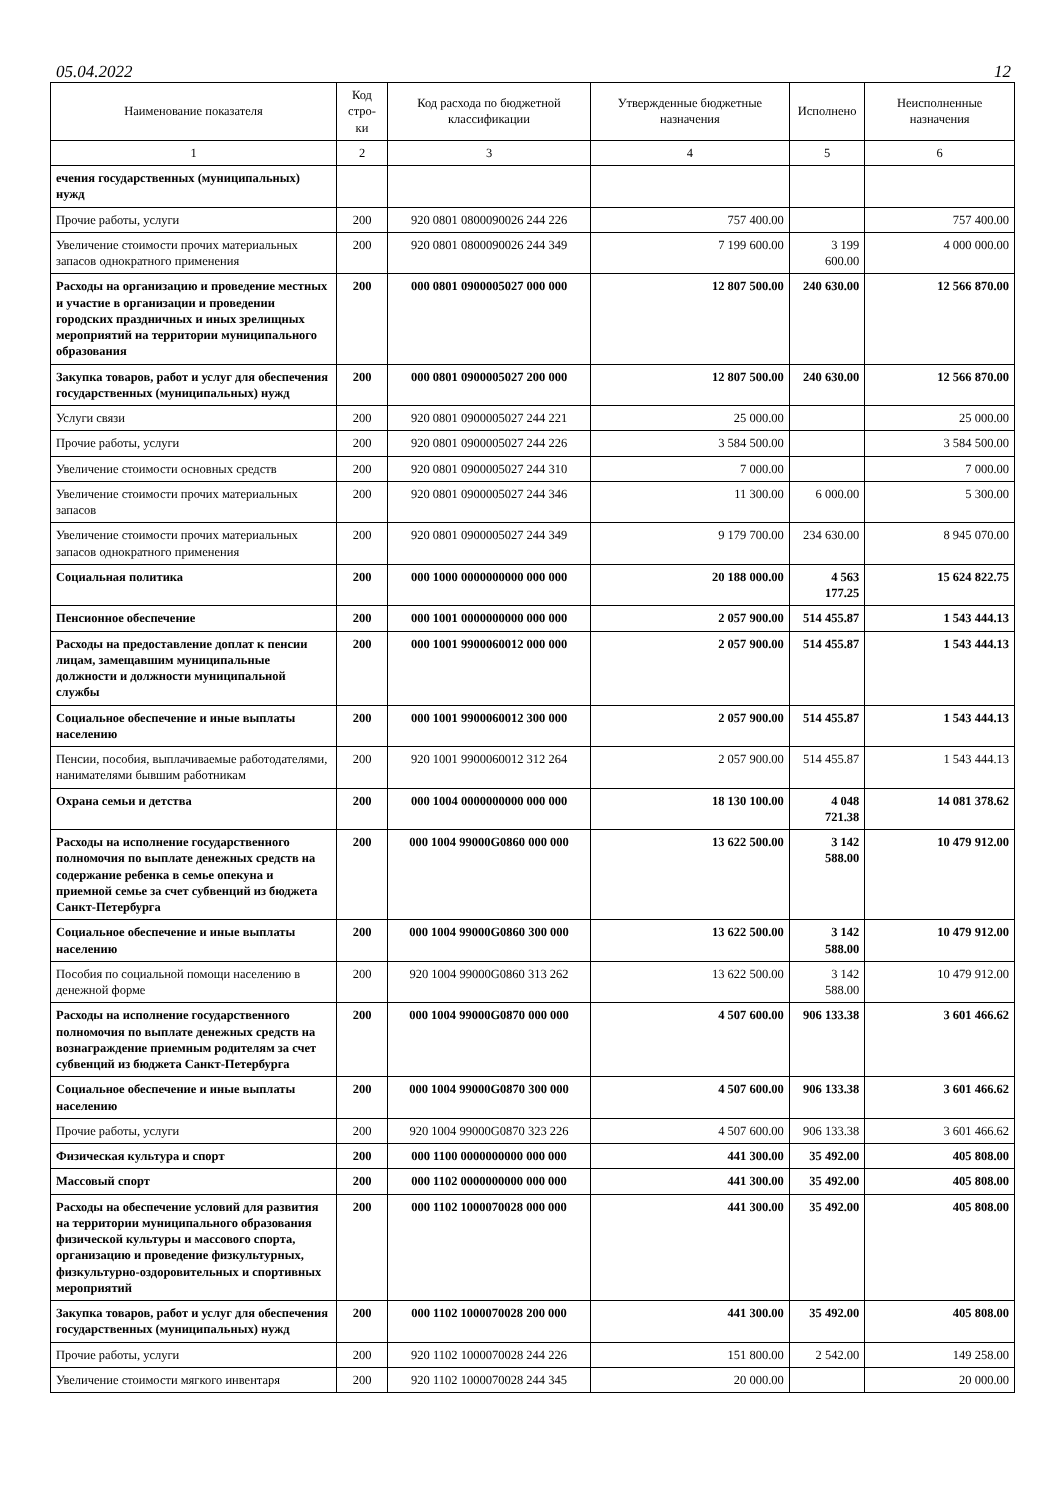05.04.2022 12
| Наименование показателя | Код стро-ки | Код расхода по бюджетной классификации | Утвержденные бюджетные назначения | Исполнено | Неисполненные назначения |
| --- | --- | --- | --- | --- | --- |
| 1 | 2 | 3 | 4 | 5 | 6 |
| ечения государственных (муниципальных) нужд | | | | | |
| Прочие работы, услуги | 200 | 920 0801 0800090026 244 226 | 757 400.00 | | 757 400.00 |
| Увеличение стоимости прочих материальных запасов однократного применения | 200 | 920 0801 0800090026 244 349 | 7 199 600.00 | 3 199 600.00 | 4 000 000.00 |
| Расходы на организацию и проведение местных и участие в организации и проведении городских праздничных и иных зрелищных мероприятий на территории муниципального образования | 200 | 000 0801 0900005027 000 000 | 12 807 500.00 | 240 630.00 | 12 566 870.00 |
| Закупка товаров, работ и услуг для обеспечения государственных (муниципальных) нужд | 200 | 000 0801 0900005027 200 000 | 12 807 500.00 | 240 630.00 | 12 566 870.00 |
| Услуги связи | 200 | 920 0801 0900005027 244 221 | 25 000.00 | | 25 000.00 |
| Прочие работы, услуги | 200 | 920 0801 0900005027 244 226 | 3 584 500.00 | | 3 584 500.00 |
| Увеличение стоимости основных средств | 200 | 920 0801 0900005027 244 310 | 7 000.00 | | 7 000.00 |
| Увеличение стоимости прочих материальных запасов | 200 | 920 0801 0900005027 244 346 | 11 300.00 | 6 000.00 | 5 300.00 |
| Увеличение стоимости прочих материальных запасов однократного применения | 200 | 920 0801 0900005027 244 349 | 9 179 700.00 | 234 630.00 | 8 945 070.00 |
| Социальная политика | 200 | 000 1000 0000000000 000 000 | 20 188 000.00 | 4 563 177.25 | 15 624 822.75 |
| Пенсионное обеспечение | 200 | 000 1001 0000000000 000 000 | 2 057 900.00 | 514 455.87 | 1 543 444.13 |
| Расходы на предоставление доплат к пенсии лицам, замещавшим муниципальные должности и должности муниципальной службы | 200 | 000 1001 9900060012 000 000 | 2 057 900.00 | 514 455.87 | 1 543 444.13 |
| Социальное обеспечение и иные выплаты населению | 200 | 000 1001 9900060012 300 000 | 2 057 900.00 | 514 455.87 | 1 543 444.13 |
| Пенсии, пособия, выплачиваемые работодателями, нанимателями бывшим работникам | 200 | 920 1001 9900060012 312 264 | 2 057 900.00 | 514 455.87 | 1 543 444.13 |
| Охрана семьи и детства | 200 | 000 1004 0000000000 000 000 | 18 130 100.00 | 4 048 721.38 | 14 081 378.62 |
| Расходы на исполнение государственного полномочия по выплате денежных средств на содержание ребенка в семье опекуна и приемной семье за счет субвенций из бюджета Санкт-Петербурга | 200 | 000 1004 99000G0860 000 000 | 13 622 500.00 | 3 142 588.00 | 10 479 912.00 |
| Социальное обеспечение и иные выплаты населению | 200 | 000 1004 99000G0860 300 000 | 13 622 500.00 | 3 142 588.00 | 10 479 912.00 |
| Пособия по социальной помощи населению в денежной форме | 200 | 920 1004 99000G0860 313 262 | 13 622 500.00 | 3 142 588.00 | 10 479 912.00 |
| Расходы на исполнение государственного полномочия по выплате денежных средств на вознаграждение приемным родителям за счет субвенций из бюджета Санкт-Петербурга | 200 | 000 1004 99000G0870 000 000 | 4 507 600.00 | 906 133.38 | 3 601 466.62 |
| Социальное обеспечение и иные выплаты населению | 200 | 000 1004 99000G0870 300 000 | 4 507 600.00 | 906 133.38 | 3 601 466.62 |
| Прочие работы, услуги | 200 | 920 1004 99000G0870 323 226 | 4 507 600.00 | 906 133.38 | 3 601 466.62 |
| Физическая культура и спорт | 200 | 000 1100 0000000000 000 000 | 441 300.00 | 35 492.00 | 405 808.00 |
| Массовый спорт | 200 | 000 1102 0000000000 000 000 | 441 300.00 | 35 492.00 | 405 808.00 |
| Расходы на обеспечение условий для развития на территории муниципального образования физической культуры и массового спорта, организацию и проведение физкультурных, физкультурно-оздоровительных и спортивных мероприятий | 200 | 000 1102 1000070028 000 000 | 441 300.00 | 35 492.00 | 405 808.00 |
| Закупка товаров, работ и услуг для обеспечения государственных (муниципальных) нужд | 200 | 000 1102 1000070028 200 000 | 441 300.00 | 35 492.00 | 405 808.00 |
| Прочие работы, услуги | 200 | 920 1102 1000070028 244 226 | 151 800.00 | 2 542.00 | 149 258.00 |
| Увеличение стоимости мягкого инвентаря | 200 | 920 1102 1000070028 244 345 | 20 000.00 | | 20 000.00 |